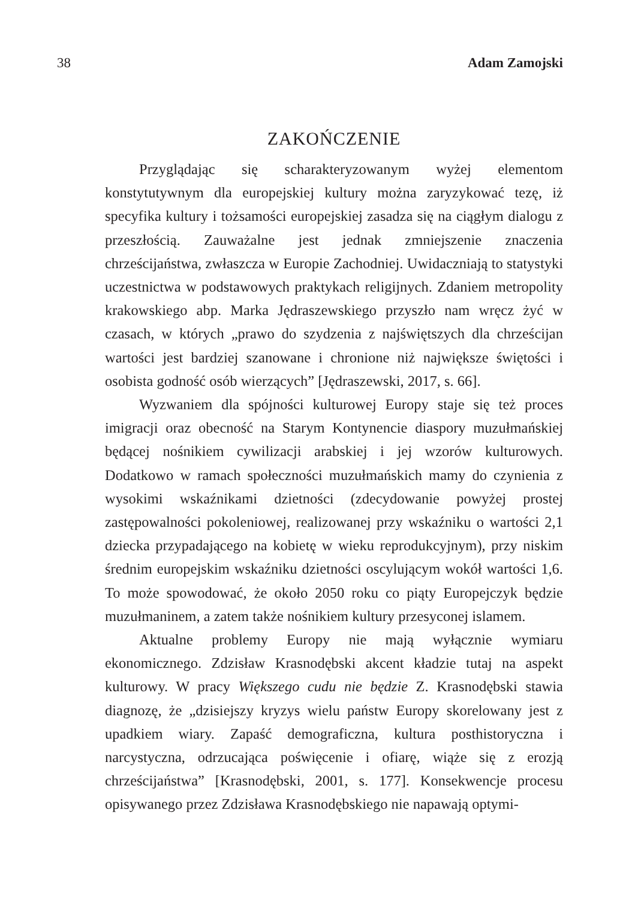38 Adam Zamojski
ZAKOŃCZENIE
Przyglądając się scharakteryzowanym wyżej elementom konstytutywnym dla europejskiej kultury można zaryzykować tezę, iż specyfika kultury i tożsamości europejskiej zasadza się na ciągłym dialogu z przeszłością. Zauważalne jest jednak zmniejszenie znaczenia chrześcijaństwa, zwłaszcza w Europie Zachodniej. Uwidaczniają to statystyki uczestnictwa w podstawowych praktykach religijnych. Zdaniem metropolity krakowskiego abp. Marka Jędraszewskiego przyszło nam wręcz żyć w czasach, w których „prawo do szydzenia z najświętszych dla chrześcijan wartości jest bardziej szanowane i chronione niż największe świętości i osobista godność osób wierzących” [Jędraszewski, 2017, s. 66].
Wyzwaniem dla spójności kulturowej Europy staje się też proces imigracji oraz obecność na Starym Kontynencie diaspory muzułmańskiej będącej nośnikiem cywilizacji arabskiej i jej wzorów kulturowych. Dodatkowo w ramach społeczności muzułmańskich mamy do czynienia z wysokimi wskaźnikami dzietności (zdecydowanie powyżej prostej zastępowalności pokoleniowej, realizowanej przy wskaźniku o wartości 2,1 dziecka przypadającego na kobietę w wieku reprodukcyjnym), przy niskim średnim europejskim wskaźniku dzietności oscylującym wokół wartości 1,6. To może spowodować, że około 2050 roku co piąty Europejczyk będzie muzułmaninem, a zatem także nośnikiem kultury przesyconej islamem.
Aktualne problemy Europy nie mają wyłącznie wymiaru ekonomicznego. Zdzisław Krasnodębski akcent kładzie tutaj na aspekt kulturowy. W pracy Większego cudu nie będzie Z. Krasnodębski stawia diagnozę, że „dzisiejszy kryzys wielu państw Europy skorelowany jest z upadkiem wiary. Zapaść demograficzna, kultura posthistoryczna i narcystyczna, odrzucająca poświęcenie i ofiarę, wiąże się z erozją chrześcijaństwa” [Krasnodębski, 2001, s. 177]. Konsekwencje procesu opisywanego przez Zdzisława Krasnodębskiego nie napawają optymi-